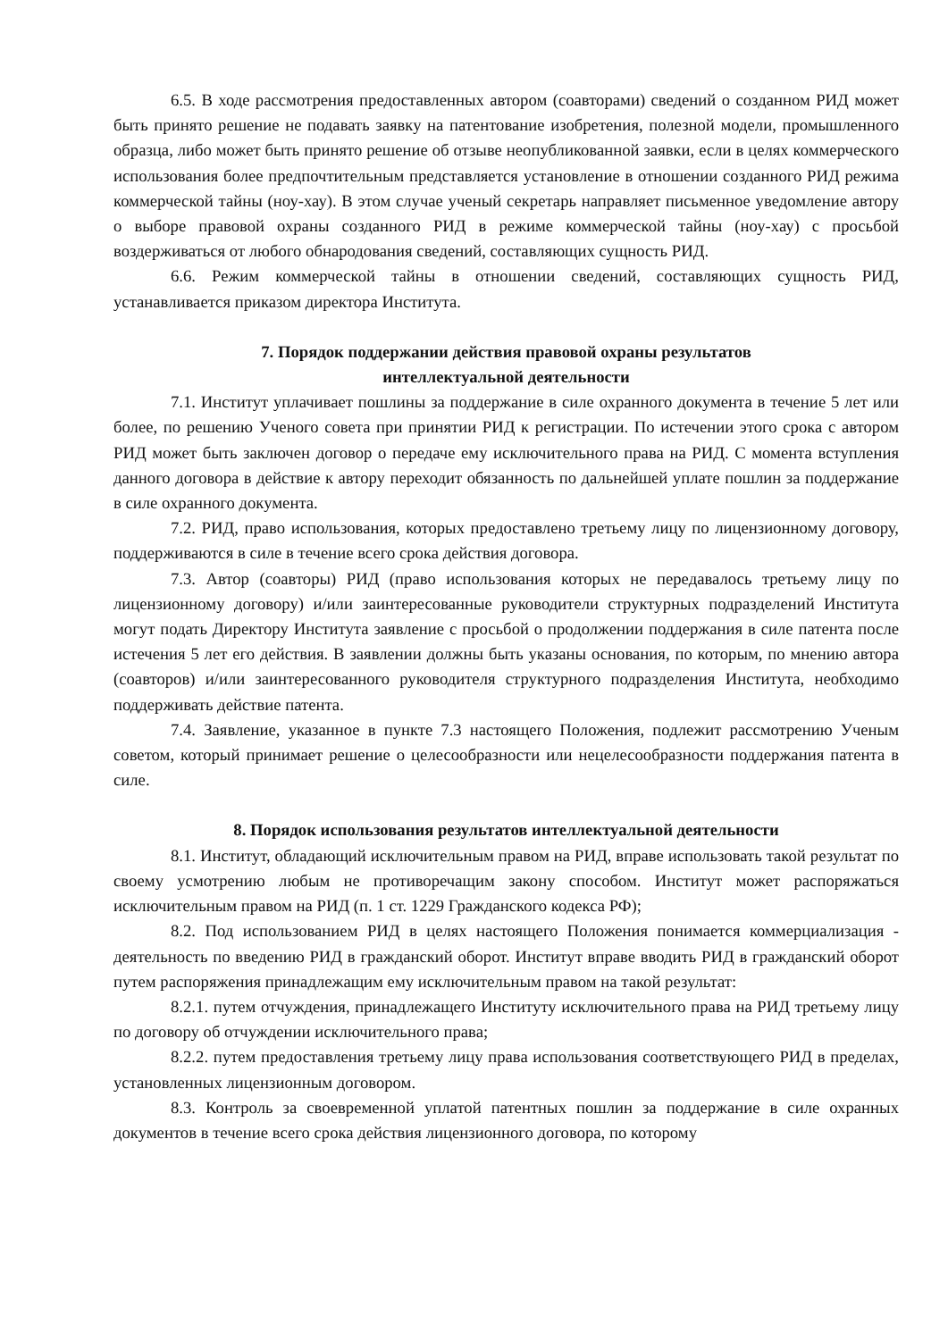6.5. В ходе рассмотрения предоставленных автором (соавторами) сведений о созданном РИД может быть принято решение не подавать заявку на патентование изобретения, полезной модели, промышленного образца, либо может быть принято решение об отзыве неопубликованной заявки, если в целях коммерческого использования более предпочтительным представляется установление в отношении созданного РИД режима коммерческой тайны (ноу-хау). В этом случае ученый секретарь направляет письменное уведомление автору о выборе правовой охраны созданного РИД в режиме коммерческой тайны (ноу-хау) с просьбой воздерживаться от любого обнародования сведений, составляющих сущность РИД.
6.6. Режим коммерческой тайны в отношении сведений, составляющих сущность РИД, устанавливается приказом директора Института.
7. Порядок поддержании действия правовой охраны результатов
интеллектуальной деятельности
7.1. Институт уплачивает пошлины за поддержание в силе охранного документа в течение 5 лет или более, по решению Ученого совета при принятии РИД к регистрации. По истечении этого срока с автором РИД может быть заключен договор о передаче ему исключительного права на РИД. С момента вступления данного договора в действие к автору переходит обязанность по дальнейшей уплате пошлин за поддержание в силе охранного документа.
7.2. РИД, право использования, которых предоставлено третьему лицу по лицензионному договору, поддерживаются в силе в течение всего срока действия договора.
7.3. Автор (соавторы) РИД (право использования которых не передавалось третьему лицу по лицензионному договору) и/или заинтересованные руководители структурных подразделений Института могут подать Директору Института заявление с просьбой о продолжении поддержания в силе патента после истечения 5 лет его действия. В заявлении должны быть указаны основания, по которым, по мнению автора (соавторов) и/или заинтересованного руководителя структурного подразделения Института, необходимо поддерживать действие патента.
7.4. Заявление, указанное в пункте 7.3 настоящего Положения, подлежит рассмотрению Ученым советом, который принимает решение о целесообразности или нецелесообразности поддержания патента в силе.
8. Порядок использования результатов интеллектуальной деятельности
8.1. Институт, обладающий исключительным правом на РИД, вправе использовать такой результат по своему усмотрению любым не противоречащим закону способом. Институт может распоряжаться исключительным правом на РИД (п. 1 ст. 1229 Гражданского кодекса РФ);
8.2. Под использованием РИД в целях настоящего Положения понимается коммерциализация - деятельность по введению РИД в гражданский оборот. Институт вправе вводить РИД в гражданский оборот путем распоряжения принадлежащим ему исключительным правом на такой результат:
8.2.1. путем отчуждения, принадлежащего Институту исключительного права на РИД третьему лицу по договору об отчуждении исключительного права;
8.2.2. путем предоставления третьему лицу права использования соответствующего РИД в пределах, установленных лицензионным договором.
8.3. Контроль за своевременной уплатой патентных пошлин за поддержание в силе охранных документов в течение всего срока действия лицензионного договора, по которому